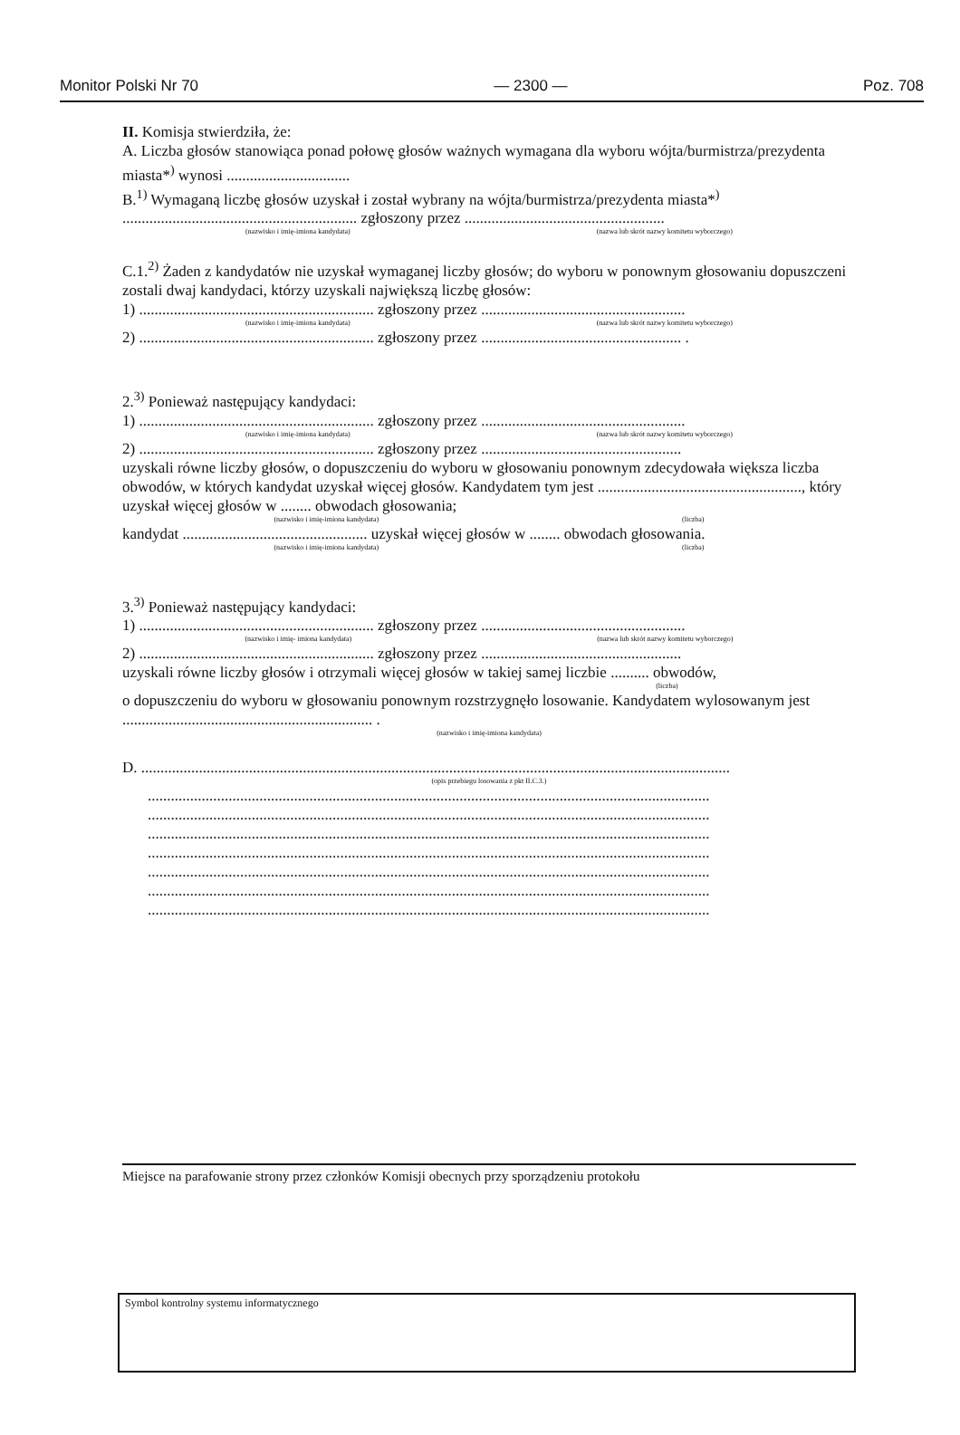Monitor Polski Nr 70 — 2300 — Poz. 708
II. Komisja stwierdziła, że:
A. Liczba głosów stanowiąca ponad połowę głosów ważnych wymagana dla wyboru wójta/burmistrza/prezydenta miasta*<sup>)</sup> wynosi ................................
B.<sup>1)</sup> Wymaganą liczbę głosów uzyskał i został wybrany na wójta/burmistrza/prezydenta miasta*<sup>)</sup>
............................................................. zgłoszony przez ....................................................
(nazwisko i imię-imiona kandydata) (nazwa lub skrót nazwy komitetu wyborczego)
C.1.<sup>2)</sup> Żaden z kandydatów nie uzyskał wymaganej liczby głosów; do wyboru w ponownym głosowaniu dopuszczeni zostali dwaj kandydaci, którzy uzyskali największą liczbę głosów:
1) ............................................................. zgłoszony przez .....................................................
(nazwisko i imię-imiona kandydata) (nazwa lub skrót nazwy komitetu wyborczego)
2) ............................................................. zgłoszony przez .................................................... .
2.<sup>3)</sup> Ponieważ następujący kandydaci:
1) ............................................................. zgłoszony przez .....................................................
(nazwisko i imię-imiona kandydata) (nazwa lub skrót nazwy komitetu wyborczego)
2) ............................................................. zgłoszony przez ....................................................
uzyskali równe liczby głosów, o dopuszczeniu do wyboru w głosowaniu ponownym zdecydowała większa liczba obwodów, w których kandydat uzyskał więcej głosów. Kandydatem tym jest ....................................................., który uzyskał więcej głosów w ........ obwodach głosowania;
(nazwisko i imię-imiona kandydata) (liczba)
kandydat ................................................ uzyskał więcej głosów w ........ obwodach głosowania.
(nazwisko i imię-imiona kandydata) (liczba)
3.<sup>3)</sup> Ponieważ następujący kandydaci:
1) ............................................................. zgłoszony przez .....................................................
(nazwisko i imię- imiona kandydata) (nazwa lub skrót nazwy komitetu wyborczego)
2) ............................................................. zgłoszony przez ....................................................
uzyskali równe liczby głosów i otrzymali więcej głosów w takiej samej liczbie .......... obwodów,
(liczba)
o dopuszczeniu do wyboru w głosowaniu ponownym rozstrzygnęło losowanie. Kandydatem wylosowanym jest ................................................................. .
(nazwisko i imię-imiona kandydata)
D. .........................................................................................................................................................
(opis przebiegu losowania z pkt II.C.3.)
..................................................................................................................................................
..................................................................................................................................................
..................................................................................................................................................
..................................................................................................................................................
..................................................................................................................................................
..................................................................................................................................................
..................................................................................................................................................
Miejsce na parafowanie strony przez członków Komisji obecnych przy sporządzeniu protokołu
Symbol kontrolny systemu informatycznego